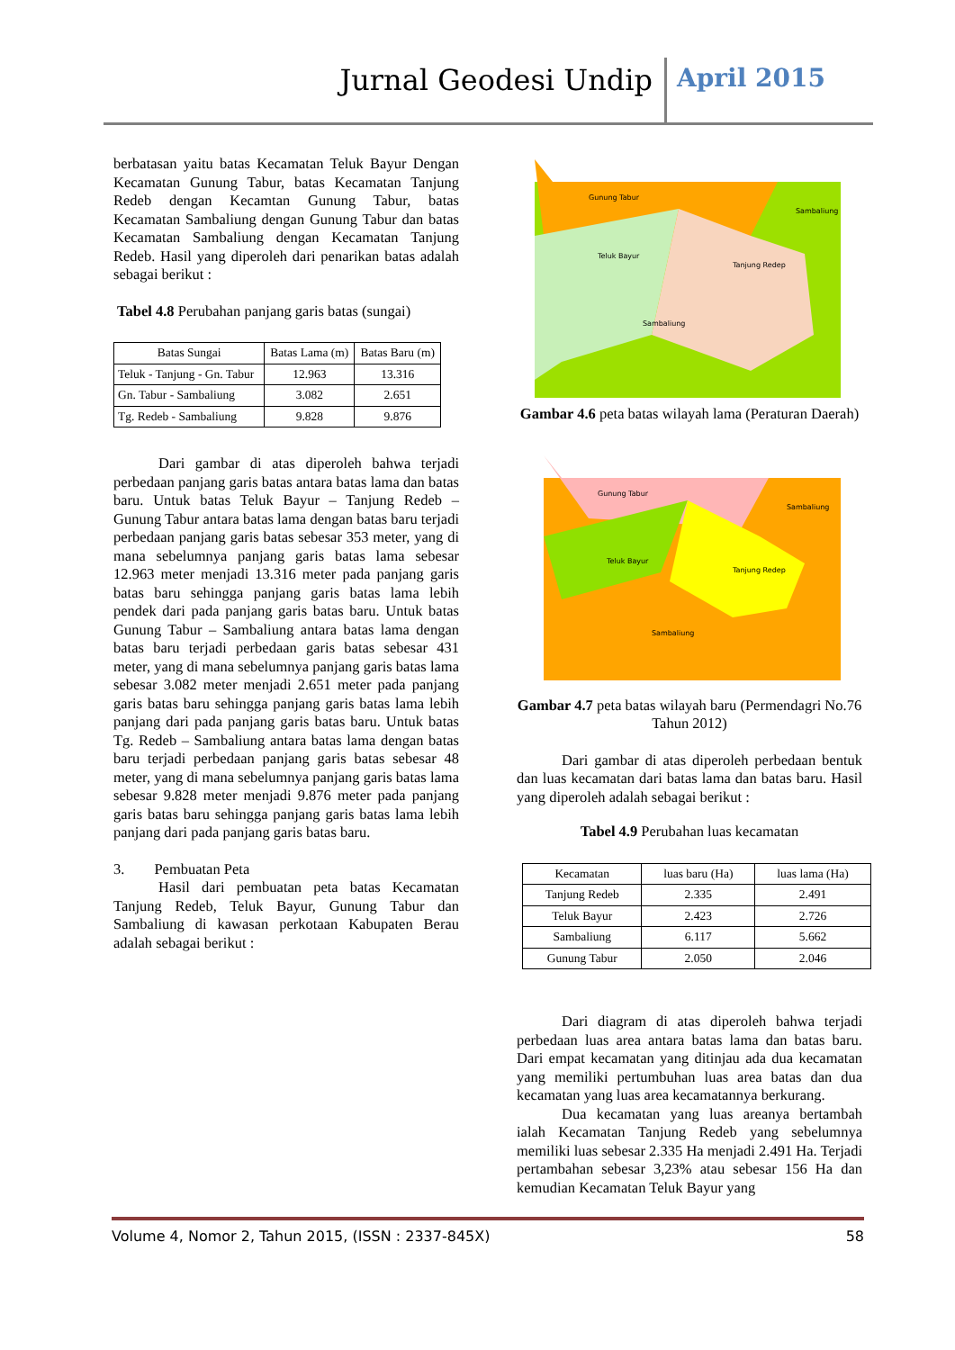Jurnal Geodesi Undip April 2015
berbatasan yaitu batas Kecamatan Teluk Bayur Dengan Kecamatan Gunung Tabur, batas Kecamatan Tanjung Redeb dengan Kecamtan Gunung Tabur, batas Kecamatan Sambaliung dengan Gunung Tabur dan batas Kecamatan Sambaliung dengan Kecamatan Tanjung Redeb. Hasil yang diperoleh dari penarikan batas adalah sebagai berikut :
Tabel 4.8 Perubahan panjang garis batas (sungai)
| Batas Sungai | Batas Lama (m) | Batas Baru (m) |
| --- | --- | --- |
| Teluk - Tanjung - Gn. Tabur | 12.963 | 13.316 |
| Gn. Tabur - Sambaliung | 3.082 | 2.651 |
| Tg. Redeb - Sambaliung | 9.828 | 9.876 |
Dari gambar di atas diperoleh bahwa terjadi perbedaan panjang garis batas antara batas lama dan batas baru. Untuk batas Teluk Bayur – Tanjung Redeb – Gunung Tabur antara batas lama dengan batas baru terjadi perbedaan panjang garis batas sebesar 353 meter, yang di mana sebelumnya panjang garis batas lama sebesar 12.963 meter menjadi 13.316 meter pada panjang garis batas baru sehingga panjang garis batas lama lebih pendek dari pada panjang garis batas baru. Untuk batas Gunung Tabur – Sambaliung antara batas lama dengan batas baru terjadi perbedaan garis batas sebesar 431 meter, yang di mana sebelumnya panjang garis batas lama sebesar 3.082 meter menjadi 2.651 meter pada panjang garis batas baru sehingga panjang garis batas lama lebih panjang dari pada panjang garis batas baru. Untuk batas Tg. Redeb – Sambaliung antara batas lama dengan batas baru terjadi perbedaan panjang garis batas sebesar 48 meter, yang di mana sebelumnya panjang garis batas lama sebesar 9.828 meter menjadi 9.876 meter pada panjang garis batas baru sehingga panjang garis batas lama lebih panjang dari pada panjang garis batas baru.
3. Pembuatan Peta
Hasil dari pembuatan peta batas Kecamatan Tanjung Redeb, Teluk Bayur, Gunung Tabur dan Sambaliung di kawasan perkotaan Kabupaten Berau adalah sebagai berikut :
Gunung Tabur
Sambaliung
Teluk Bayur
Tanjung Redep
Sambaliung
Gambar 4.6 peta batas wilayah lama (Peraturan Daerah)
Gunung Tabur
Sambaliung
Teluk Bayur
Tanjung Redep
Sambaliung
Gambar 4.7 peta batas wilayah baru (Permendagri No.76 Tahun 2012)
Dari gambar di atas diperoleh perbedaan bentuk dan luas kecamatan dari batas lama dan batas baru. Hasil yang diperoleh adalah sebagai berikut :
Tabel 4.9 Perubahan luas kecamatan
| Kecamatan | luas baru (Ha) | luas lama (Ha) |
| --- | --- | --- |
| Tanjung Redeb | 2.335 | 2.491 |
| Teluk Bayur | 2.423 | 2.726 |
| Sambaliung | 6.117 | 5.662 |
| Gunung Tabur | 2.050 | 2.046 |
Dari diagram di atas diperoleh bahwa terjadi perbedaan luas area antara batas lama dan batas baru. Dari empat kecamatan yang ditinjau ada dua kecamatan yang memiliki pertumbuhan luas area batas dan dua kecamatan yang luas area kecamatannya berkurang.
Dua kecamatan yang luas areanya bertambah ialah Kecamatan Tanjung Redeb yang sebelumnya memiliki luas sebesar 2.335 Ha menjadi 2.491 Ha. Terjadi pertambahan sebesar 3,23% atau sebesar 156 Ha dan kemudian Kecamatan Teluk Bayur yang
Volume 4, Nomor 2, Tahun 2015, (ISSN : 2337-845X) 58